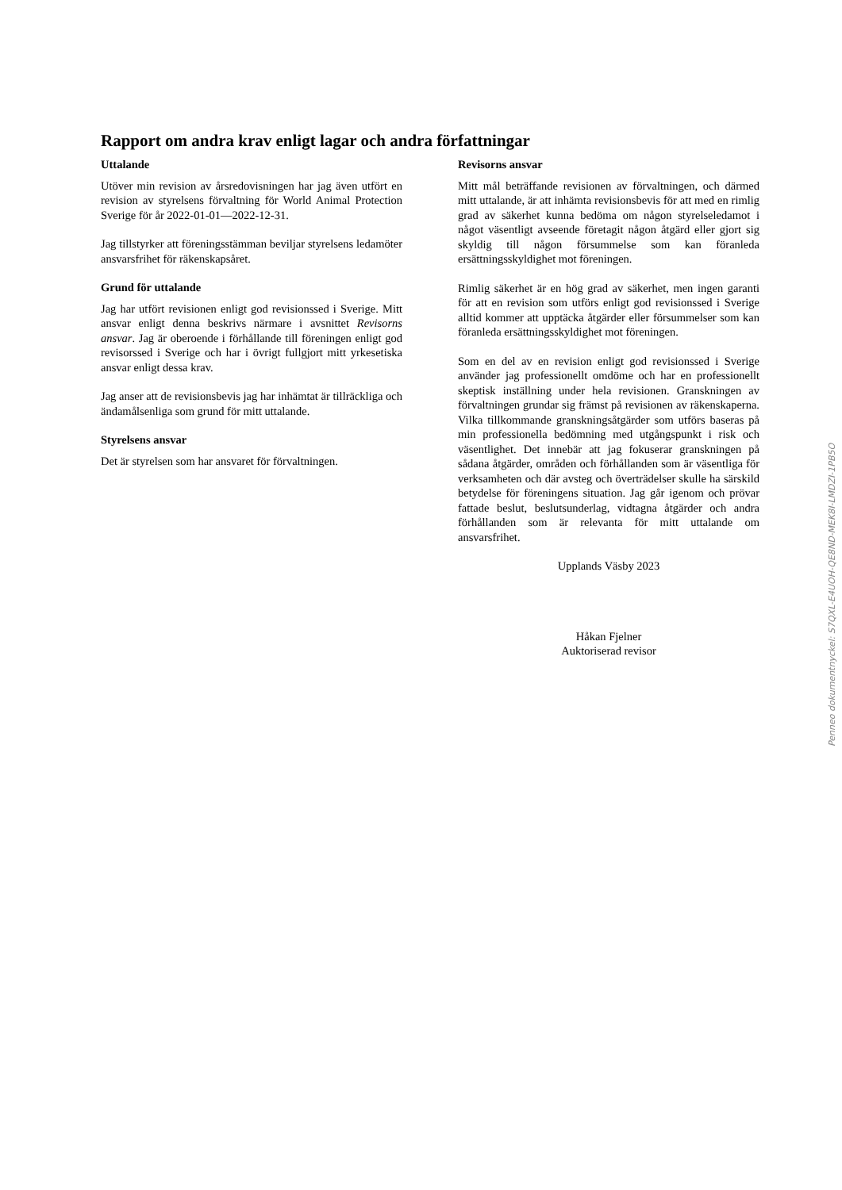Rapport om andra krav enligt lagar och andra författningar
Uttalande
Utöver min revision av årsredovisningen har jag även utfört en revision av styrelsens förvaltning för World Animal Protection Sverige för år 2022-01-01—2022-12-31.
Jag tillstyrker att föreningsstämman beviljar styrelsens ledamöter ansvarsfrihet för räkenskapsåret.
Grund för uttalande
Jag har utfört revisionen enligt god revisionssed i Sverige. Mitt ansvar enligt denna beskrivs närmare i avsnittet Revisorns ansvar. Jag är oberoende i förhållande till föreningen enligt god revisorssed i Sverige och har i övrigt fullgjort mitt yrkesetiska ansvar enligt dessa krav.
Jag anser att de revisionsbevis jag har inhämtat är tillräckliga och ändamålsenliga som grund för mitt uttalande.
Styrelsens ansvar
Det är styrelsen som har ansvaret för förvaltningen.
Revisorns ansvar
Mitt mål beträffande revisionen av förvaltningen, och därmed mitt uttalande, är att inhämta revisionsbevis för att med en rimlig grad av säkerhet kunna bedöma om någon styrelseledamot i något väsentligt avseende företagit någon åtgärd eller gjort sig skyldig till någon försummelse som kan föranleda ersättningsskyldighet mot föreningen.
Rimlig säkerhet är en hög grad av säkerhet, men ingen garanti för att en revision som utförs enligt god revisionssed i Sverige alltid kommer att upptäcka åtgärder eller försummelser som kan föranleda ersättningsskyldighet mot föreningen.
Som en del av en revision enligt god revisionssed i Sverige använder jag professionellt omdöme och har en professionellt skeptisk inställning under hela revisionen. Granskningen av förvaltningen grundar sig främst på revisionen av räkenskaperna. Vilka tillkommande granskningsåtgärder som utförs baseras på min professionella bedömning med utgångspunkt i risk och väsentlighet. Det innebär att jag fokuserar granskningen på sådana åtgärder, områden och förhållanden som är väsentliga för verksamheten och där avsteg och överträdelser skulle ha särskild betydelse för föreningens situation. Jag går igenom och prövar fattade beslut, beslutsunderlag, vidtagna åtgärder och andra förhållanden som är relevanta för mitt uttalande om ansvarsfrihet.
Upplands Väsby 2023
Håkan Fjelner
Auktoriserad revisor
Penneo dokumentnyckel: S7QXL-E4UOH-QE8ND-MEK8I-LMDZI-1PB5O